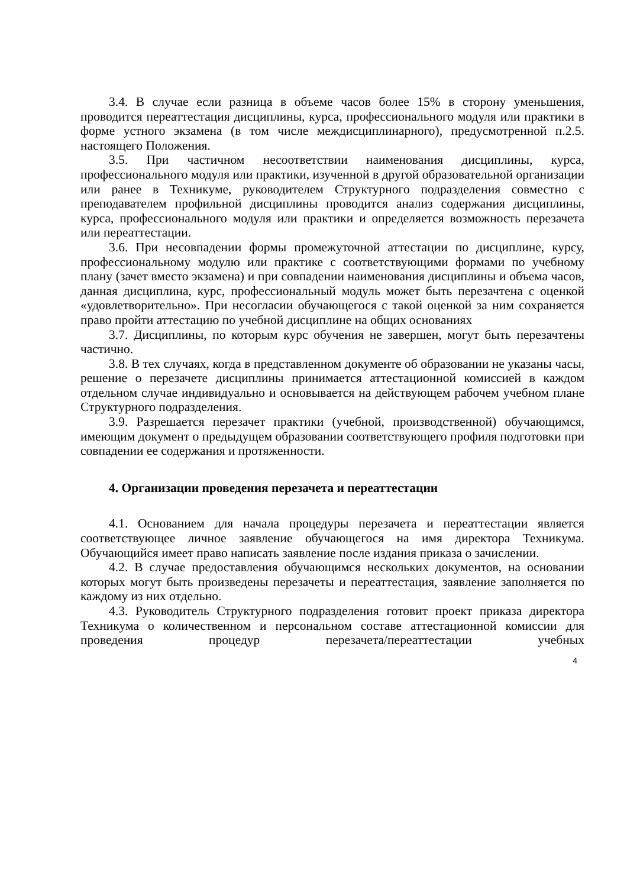3.4. В случае если разница в объеме часов более 15% в сторону уменьшения, проводится переаттестация дисциплины, курса, профессионального модуля или практики в форме устного экзамена (в том числе междисциплинарного), предусмотренной п.2.5. настоящего Положения.
3.5. При частичном несоответствии наименования дисциплины, курса, профессионального модуля или практики, изученной в другой образовательной организации или ранее в Техникуме, руководителем Структурного подразделения совместно с преподавателем профильной дисциплины проводится анализ содержания дисциплины, курса, профессионального модуля или практики и определяется возможность перезачета или переаттестации.
3.6. При несовпадении формы промежуточной аттестации по дисциплине, курсу, профессиональному модулю или практике с соответствующими формами по учебному плану (зачет вместо экзамена) и при совпадении наименования дисциплины и объема часов, данная дисциплина, курс, профессиональный модуль может быть перезачтена с оценкой «удовлетворительно». При несогласии обучающегося с такой оценкой за ним сохраняется право пройти аттестацию по учебной дисциплине на общих основаниях
3.7. Дисциплины, по которым курс обучения не завершен, могут быть перезачтены частично.
3.8. В тех случаях, когда в представленном документе об образовании не указаны часы, решение о перезачете дисциплины принимается аттестационной комиссией в каждом отдельном случае индивидуально и основывается на действующем рабочем учебном плане Структурного подразделения.
3.9. Разрешается перезачет практики (учебной, производственной) обучающимся, имеющим документ о предыдущем образовании соответствующего профиля подготовки при совпадении ее содержания и протяженности.
4. Организации проведения перезачета и переаттестации
4.1. Основанием для начала процедуры перезачета и переаттестации является соответствующее личное заявление обучающегося на имя директора Техникума. Обучающийся имеет право написать заявление после издания приказа о зачислении.
4.2. В случае предоставления обучающимся нескольких документов, на основании которых могут быть произведены перезачеты и переаттестация, заявление заполняется по каждому из них отдельно.
4.3. Руководитель Структурного подразделения готовит проект приказа директора Техникума о количественном и персональном составе аттестационной комиссии для проведения процедур перезачета/переаттестации учебных
4